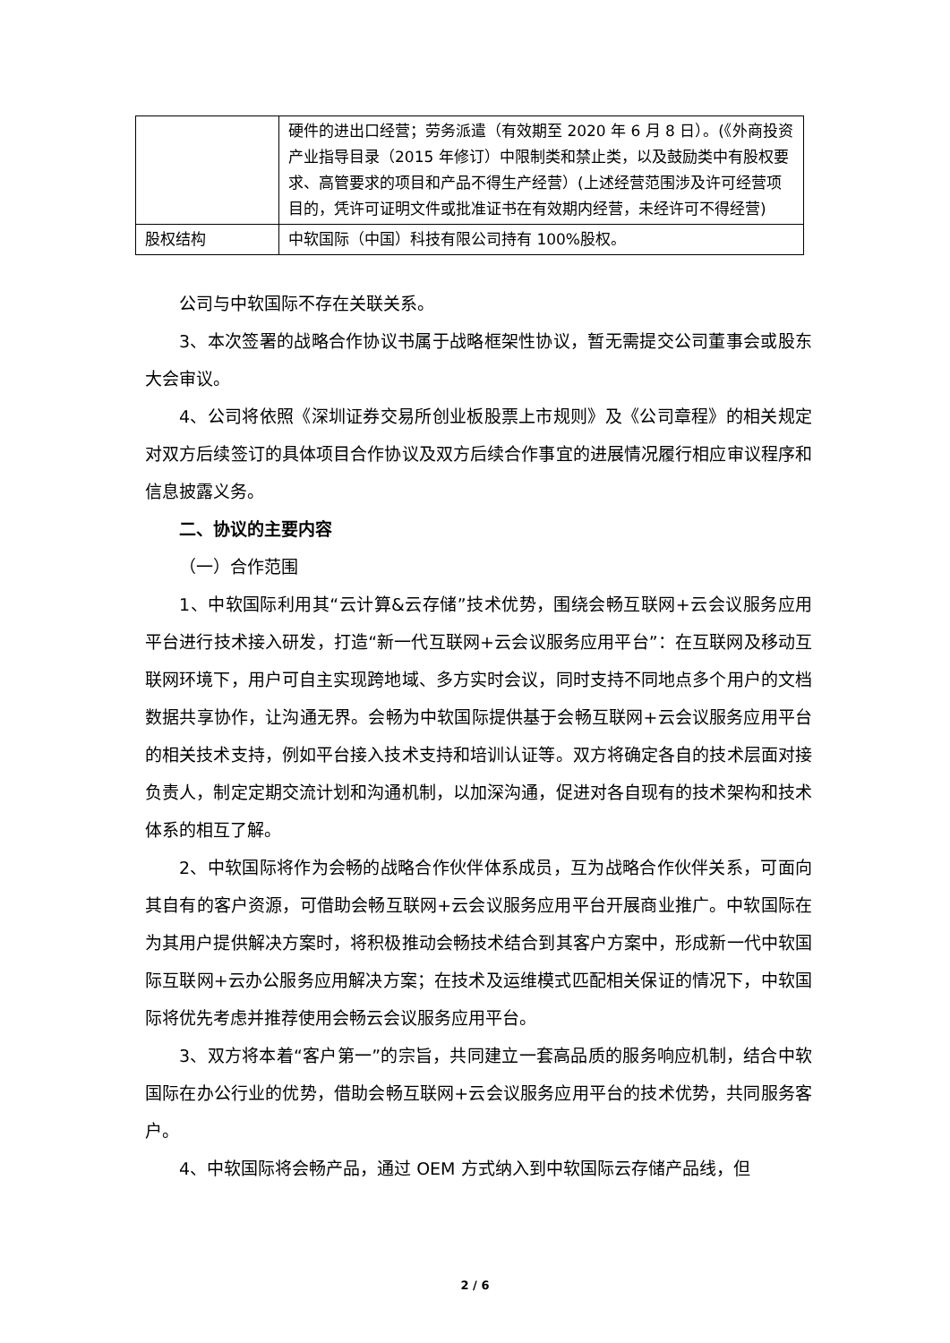| | 硬件的进出口经营；劳务派遣（有效期至 2020 年 6 月 8 日）。(《外商投资产业指导目录（2015 年修订）中限制类和禁止类，以及鼓励类中有股权要求、高管要求的项目和产品不得生产经营）(上述经营范围涉及许可经营项目的，凭许可证明文件或批准证书在有效期内经营，未经许可不得经营) |
| 股权结构 | 中软国际（中国）科技有限公司持有 100%股权。 |
公司与中软国际不存在关联关系。
3、本次签署的战略合作协议书属于战略框架性协议，暂无需提交公司董事会或股东大会审议。
4、公司将依照《深圳证券交易所创业板股票上市规则》及《公司章程》的相关规定对双方后续签订的具体项目合作协议及双方后续合作事宜的进展情况履行相应审议程序和信息披露义务。
二、协议的主要内容
（一）合作范围
1、中软国际利用其“云计算&云存储”技术优势，围绕会畅互联网+云会议服务应用平台进行技术接入研发，打造“新一代互联网+云会议服务应用平台”：在互联网及移动互联网环境下，用户可自主实现跨地域、多方实时会议，同时支持不同地点多个用户的文档数据共享协作，让沟通无界。会畅为中软国际提供基于会畅互联网+云会议服务应用平台的相关技术支持，例如平台接入技术支持和培训认证等。双方将确定各自的技术层面对接负责人，制定定期交流计划和沟通机制，以加深沟通，促进对各自现有的技术架构和技术体系的相互了解。
2、中软国际将作为会畅的战略合作伙伴体系成员，互为战略合作伙伴关系，可面向其自有的客户资源，可借助会畅互联网+云会议服务应用平台开展商业推广。中软国际在为其用户提供解决方案时，将积极推动会畅技术结合到其客户方案中，形成新一代中软国际互联网+云办公服务应用解决方案；在技术及运维模式匹配相关保证的情况下，中软国际将优先考虑并推荐使用会畅云会议服务应用平台。
3、双方将本着“客户第一”的宗旨，共同建立一套高品质的服务响应机制，结合中软国际在办公行业的优势，借助会畅互联网+云会议服务应用平台的技术优势，共同服务客户。
4、中软国际将会畅产品，通过 OEM 方式纳入到中软国际云存储产品线，但
2 / 6